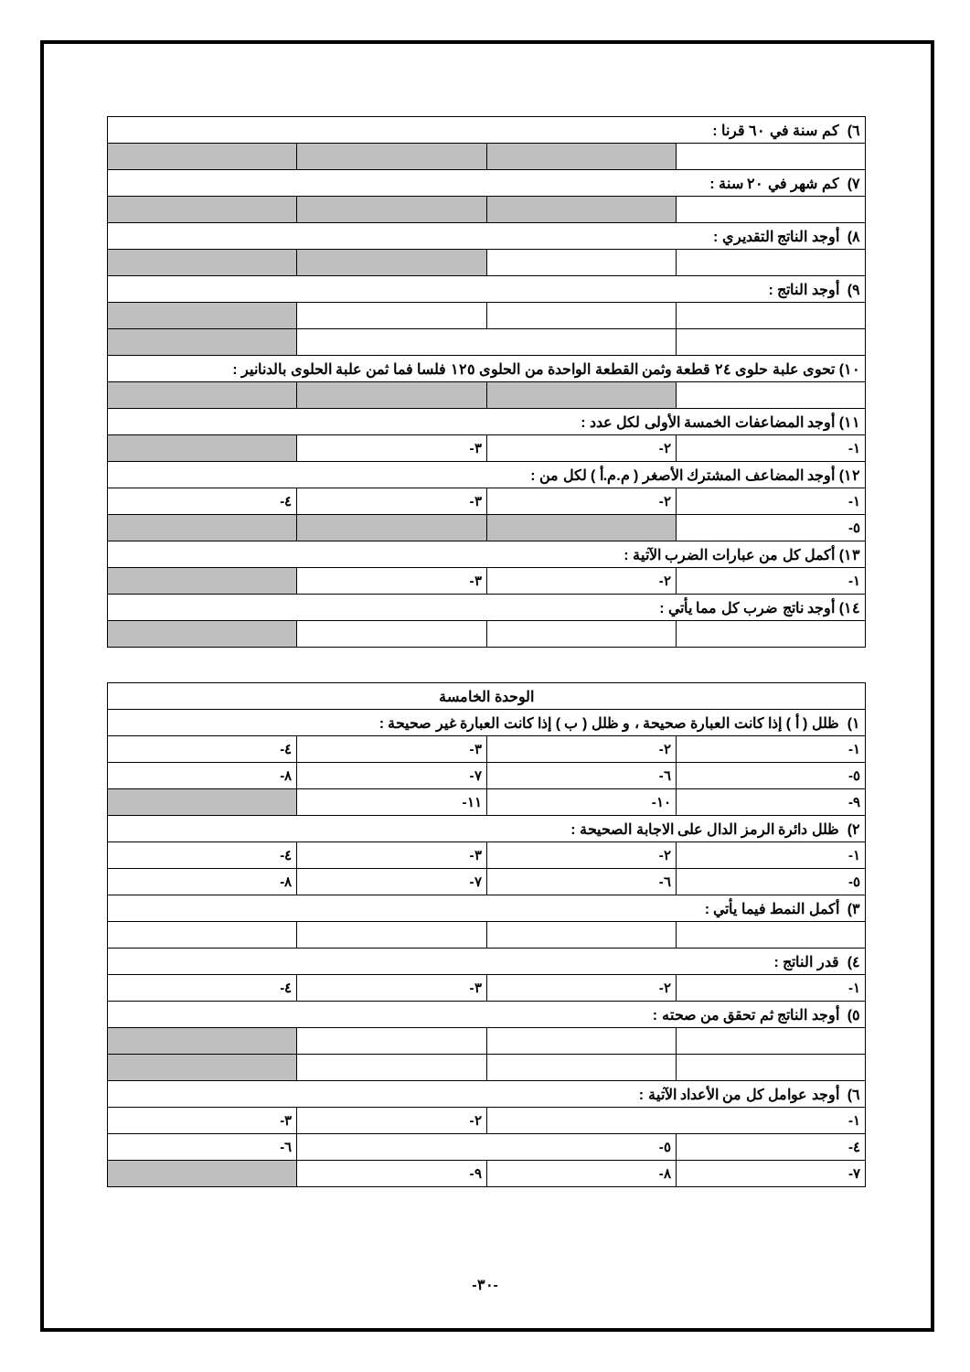| ٦) كم سنة في ٦٠ قرنا : | | | |
| ٧) كم شهر في ٢٠ سنة : | | | |
| ٨) أوجد الناتج التقديري : | | | |
| ٩) أوجد الناتج : | | | |
| ١٠) تحوى علبة حلوى ٢٤ قطعة وثمن القطعة الواحدة من الحلوى ١٢٥ فلسا فما ثمن علبة الحلوى بالدنانير : | | | |
| ١١) أوجد المضاعفات الخمسة الأولى لكل عدد : | | | |
| ١- | ٢- | ٣- | |
| ١٢) أوجد المضاعف المشترك الأصغر ( م.م.أ ) لكل من : | | | |
| ١- | ٢- | ٣- | ٤- |
| ٥- | | | |
| ١٣) أكمل كل من عبارات الضرب الآتية : | | | |
| ١- | ٢- | ٣- | |
| ١٤) أوجد ناتج ضرب كل مما يأتي : | | | |
| الوحدة الخامسة | | | |
| ١) ظلل ( أ ) إذا كانت العبارة صحيحة ، و ظلل ( ب ) إذا كانت العبارة غير صحيحة : | | | |
| ١- | ٢- | ٣- | ٤- |
| ٥- | ٦- | ٧- | ٨- |
| ٩- | ١٠- | ١١- | |
| ٢) ظلل دائرة الرمز الدال على الاجابة الصحيحة : | | | |
| ١- | ٢- | ٣- | ٤- |
| ٥- | ٦- | ٧- | ٨- |
| ٣) أكمل النمط فيما يأتي : | | | |
| ٤) قدر الناتج : | | | |
| ١- | ٢- | ٣- | ٤- |
| ٥) أوجد الناتج ثم تحقق من صحته : | | | |
| ٦) أوجد عوامل كل من الأعداد الآتية : | | | |
| ١- | | ٢- | ٣- |
| ٤- | ٥- | | ٦- |
| ٧- | ٨- | ٩- | |
-٣٠-